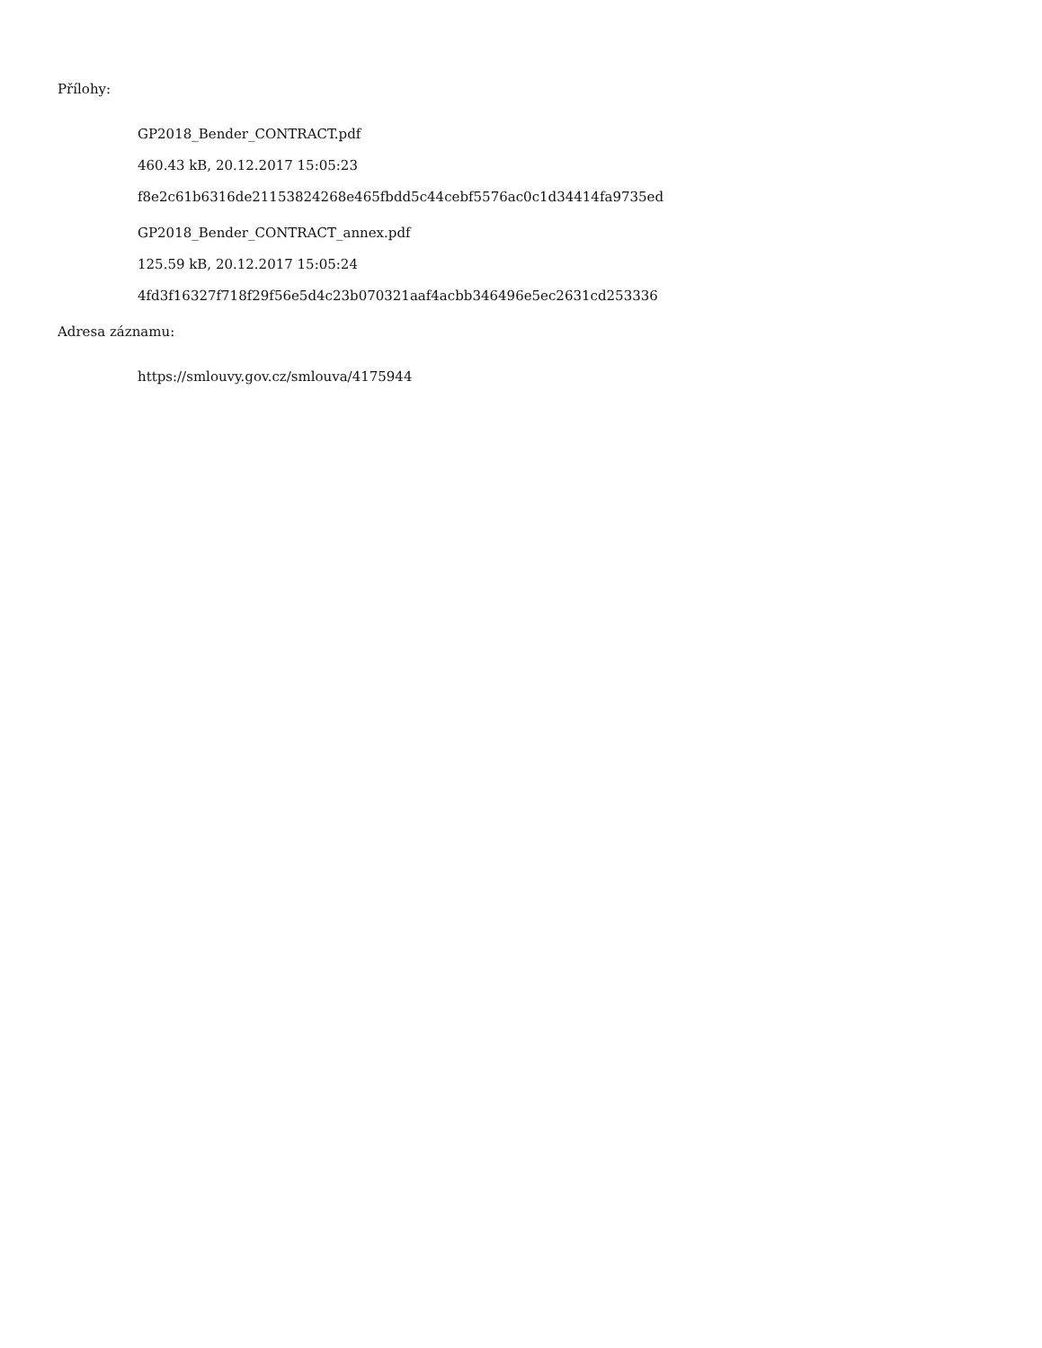Přílohy:
GP2018_Bender_CONTRACT.pdf
460.43 kB, 20.12.2017 15:05:23
f8e2c61b6316de21153824268e465fbdd5c44cebf5576ac0c1d34414fa9735ed
GP2018_Bender_CONTRACT_annex.pdf
125.59 kB, 20.12.2017 15:05:24
4fd3f16327f718f29f56e5d4c23b070321aaf4acbb346496e5ec2631cd253336
Adresa záznamu:
https://smlouvy.gov.cz/smlouva/4175944